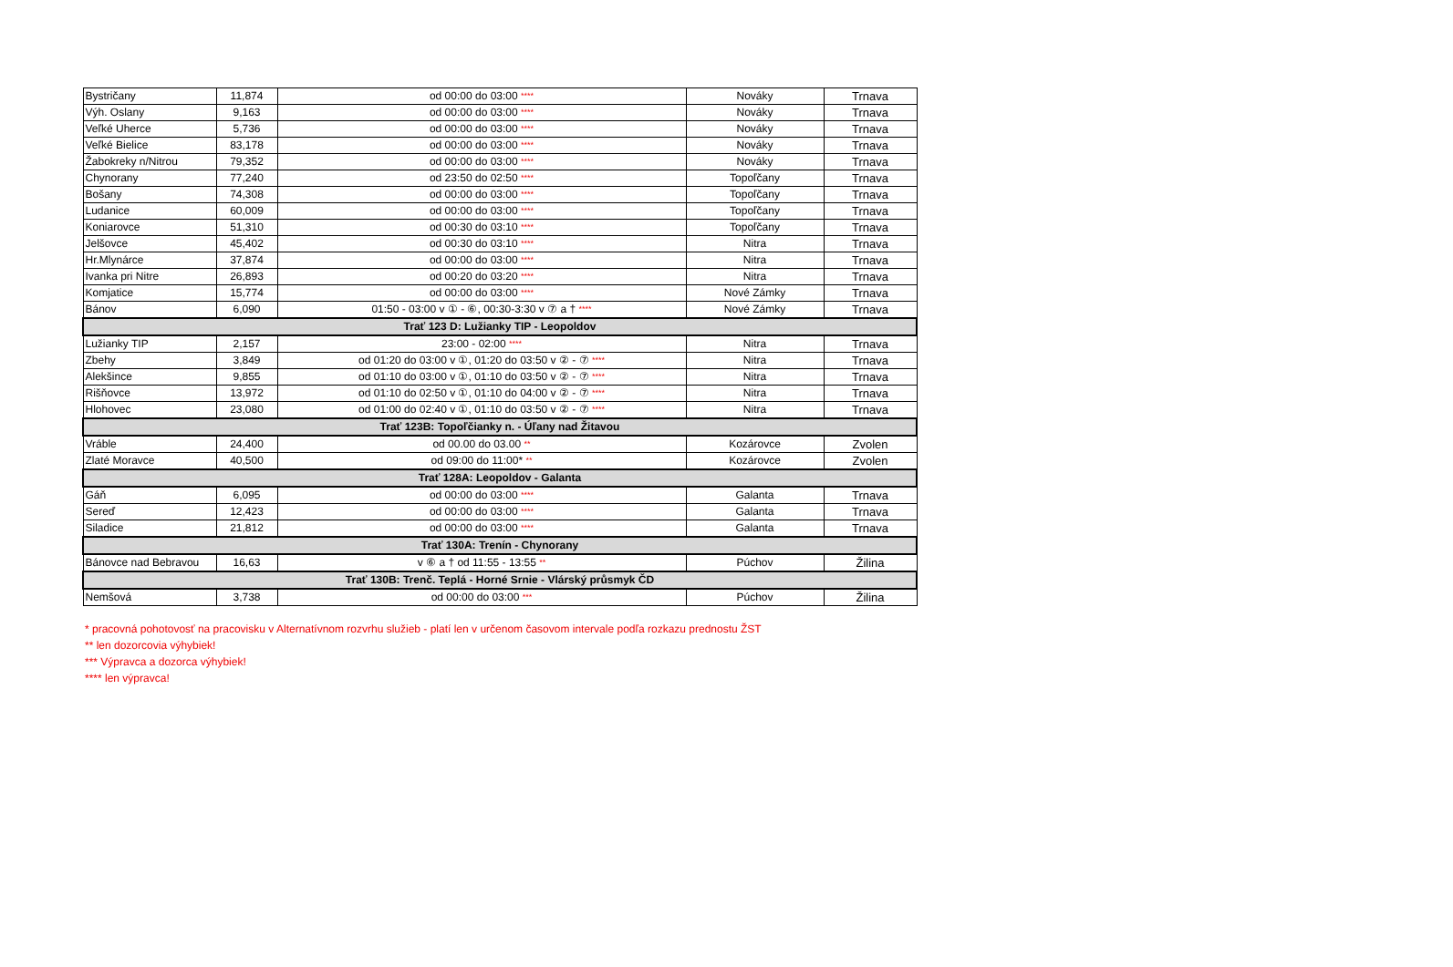| Bystričany | 11,874 | od 00:00 do 03:00 **** | Nováky | Trnava |
| Výh. Oslany | 9,163 | od 00:00 do 03:00 **** | Nováky | Trnava |
| Veľké Uherce | 5,736 | od 00:00 do 03:00 **** | Nováky | Trnava |
| Veľké Bielice | 83,178 | od 00:00 do 03:00 **** | Nováky | Trnava |
| Žabokreky n/Nitrou | 79,352 | od 00:00 do 03:00 **** | Nováky | Trnava |
| Chynorany | 77,240 | od 23:50 do 02:50 **** | Topoľčany | Trnava |
| Bošany | 74,308 | od 00:00 do 03:00 **** | Topoľčany | Trnava |
| Ludanice | 60,009 | od 00:00 do 03:00 **** | Topoľčany | Trnava |
| Koniarovce | 51,310 | od 00:30 do 03:10 **** | Topoľčany | Trnava |
| Jelšovce | 45,402 | od 00:30 do 03:10 **** | Nitra | Trnava |
| Hr.Mlynárce | 37,874 | od 00:00 do 03:00 **** | Nitra | Trnava |
| Ivanka pri Nitre | 26,893 | od 00:20 do 03:20 **** | Nitra | Trnava |
| Komjatice | 15,774 | od 00:00 do 03:00 **** | Nové Zámky | Trnava |
| Bánov | 6,090 | 01:50 - 03:00 v ① - ⑥, 00:30-3:30 v ⑦ a † **** | Nové Zámky | Trnava |
| Trať 123 D: Lužianky TIP - Leopoldov | | | | |
| Lužianky TIP | 2,157 | 23:00 - 02:00 **** | Nitra | Trnava |
| Zbehy | 3,849 | od 01:20 do 03:00 v ①, 01:20 do 03:50 v ② - ⑦ **** | Nitra | Trnava |
| Alekšince | 9,855 | od 01:10 do 03:00 v ①, 01:10 do 03:50 v ② - ⑦ **** | Nitra | Trnava |
| Rišňovce | 13,972 | od 01:10 do 02:50 v ①, 01:10 do 04:00 v ② - ⑦ **** | Nitra | Trnava |
| Hlohovec | 23,080 | od 01:00 do 02:40 v ①, 01:10 do 03:50 v ② - ⑦ **** | Nitra | Trnava |
| Trať 123B: Topoľčianky n. - Úľany nad Žitavou | | | | |
| Vráble | 24,400 | od 00.00 do 03.00 ** | Kozárovce | Zvolen |
| Zlaté Moravce | 40,500 | od 09:00 do 11:00* ** | Kozárovce | Zvolen |
| Trať 128A: Leopoldov - Galanta | | | | |
| Gáň | 6,095 | od 00:00 do 03:00 **** | Galanta | Trnava |
| Sereď | 12,423 | od 00:00 do 03:00 **** | Galanta | Trnava |
| Siladice | 21,812 | od 00:00 do 03:00 **** | Galanta | Trnava |
| Trať 130A: Trenín - Chynorany | | | | |
| Bánovce nad Bebravou | 16,63 | v ⑥ a † od 11:55 - 13:55 ** | Púchov | Žilina |
| Trať 130B: Trenč. Teplá - Horné Srnie - Vlárský průsmyk ČD | | | | |
| Nemšová | 3,738 | od 00:00 do 03:00 *** | Púchov | Žilina |
* pracovná pohotovosť na pracovisku v Alternatívnom rozvrhu služieb - platí len v určenom časovom intervale podľa rozkazu prednostu ŽST
** len dozorcovia výhybiek!
*** Výpravca a dozorca výhybiek!
**** len výpravca!